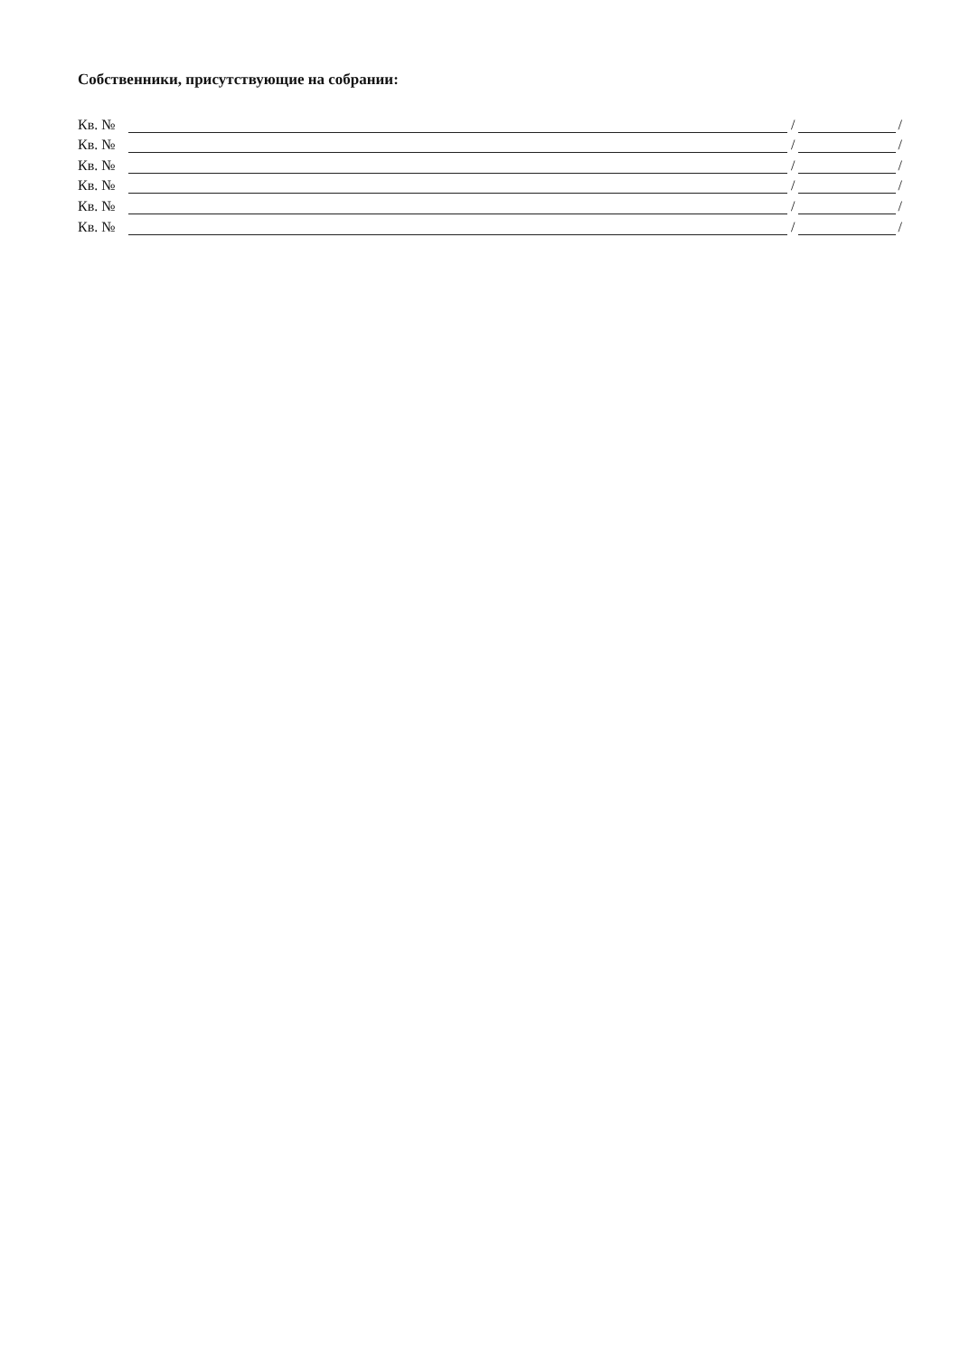Собственники, присутствующие на собрании:
Кв. № / /
Кв. № / /
Кв. № / /
Кв. № / /
Кв. № / /
Кв. № / /